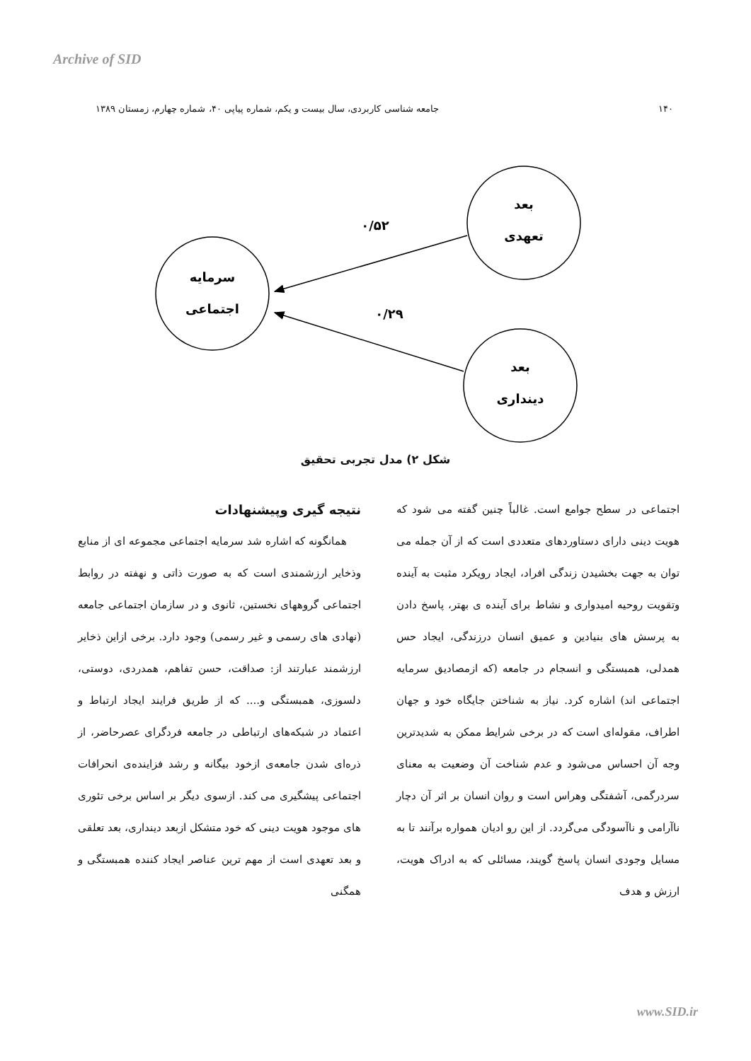Archive of SID
۱۴۰ جامعه شناسی کاربردی، سال بیست و یکم، شماره پیاپی ۴۰، شماره چهارم، زمستان ۱۳۸۹
سرمایه
اجتماعی
بعد
تعهدی
بعد
دینداری
۰/۵۲
۰/۲۹
شکل ۲) مدل تجربی تحقیق
نتیجه گیری وپیشنهادات
همانگونه که اشاره شد سرمایه اجتماعی مجموعه ای از منابع وذخایر ارزشمندی است که به صورت ذاتی و نهفته در روابط اجتماعی گروههای نخستین، ثانوی و در سازمان اجتماعی جامعه (نهادی های رسمی و غیر رسمی) وجود دارد. برخی ازاین ذخایر ارزشمند عبارتند از: صداقت، حسن تفاهم، همدردی، دوستی، دلسوزی، همبستگی و.... که از طریق فرایند ایجاد ارتباط و اعتماد در شبکه‌های ارتباطی در جامعه فردگرای عصرحاضر، از ذره‌ای شدن جامعه‌ی ازخود بیگانه و رشد فزاینده‌ی انحرافات اجتماعی پیشگیری می کند. ازسوی دیگر بر اساس برخی تئوری های موجود هویت دینی که خود متشکل ازبعد دینداری، بعد تعلقی و بعد تعهدی است از مهم ترین عناصر ایجاد کننده همبستگی و همگنی
اجتماعی در سطح جوامع است. غالباً چنین گفته می شود که هویت دینی دارای دستاوردهای متعددی است که از آن جمله می توان به جهت بخشیدن زندگی افراد، ایجاد رویکرد مثبت به آینده وتقویت روحیه امیدواری و نشاط برای آینده ی بهتر، پاسخ دادن به پرسش های بنیادین و عمیق انسان درزندگی، ایجاد حس همدلی، همبستگی و انسجام در جامعه (که ازمصادیق سرمایه اجتماعی اند) اشاره کرد. نیاز به شناختن جایگاه خود و جهان اطراف، مقوله‌ای است که در برخی شرایط ممکن به شدیدترین وجه آن احساس می‌شود و عدم شناخت آن وضعیت به معنای سردرگمی، آشفتگی وهراس است و روان انسان بر اثر آن دچار ناآرامی و ناآسودگی می‌گردد. از این رو ادیان همواره برآنند تا به مسایل وجودی انسان پاسخ گویند، مسائلی که به ادراک هویت، ارزش و هدف
www.SID.ir